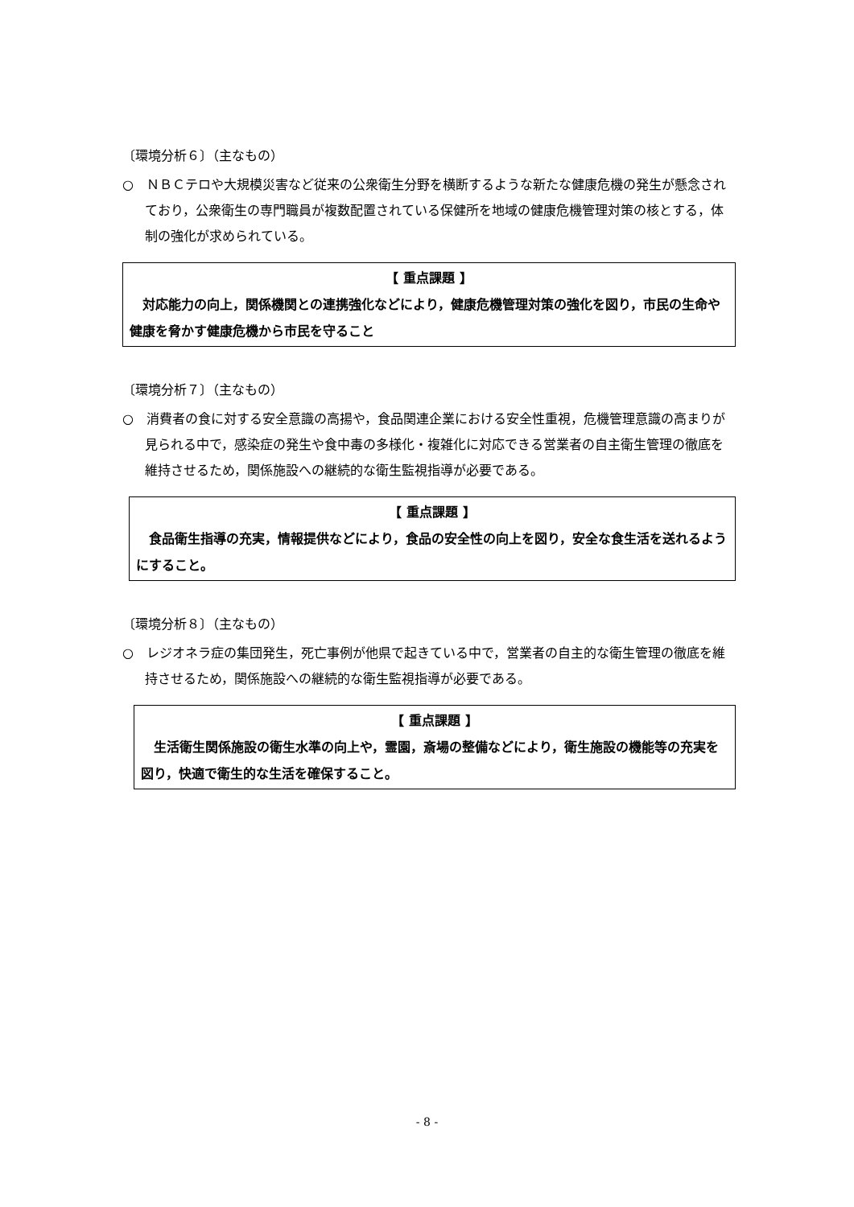〔環境分析６〕（主なもの）
○　ＮＢＣテロや大規模災害など従来の公衆衛生分野を横断するような新たな健康危機の発生が懸念されており，公衆衛生の専門職員が複数配置されている保健所を地域の健康危機管理対策の核とする，体制の強化が求められている。
【 重点課題 】
　対応能力の向上，関係機関との連携強化などにより，健康危機管理対策の強化を図り，市民の生命や健康を脅かす健康危機から市民を守ること
〔環境分析７〕（主なもの）
○　消費者の食に対する安全意識の高揚や，食品関連企業における安全性重視，危機管理意識の高まりが見られる中で，感染症の発生や食中毒の多様化・複雑化に対応できる営業者の自主衛生管理の徹底を維持させるため，関係施設への継続的な衛生監視指導が必要である。
【 重点課題 】
　食品衛生指導の充実，情報提供などにより，食品の安全性の向上を図り，安全な食生活を送れるようにすること。
〔環境分析８〕（主なもの）
○　レジオネラ症の集団発生，死亡事例が他県で起きている中で，営業者の自主的な衛生管理の徹底を維持させるため，関係施設への継続的な衛生監視指導が必要である。
【 重点課題 】
　生活衛生関係施設の衛生水準の向上や，霊園，斎場の整備などにより，衛生施設の機能等の充実を図り，快適で衛生的な生活を確保すること。
- 8 -